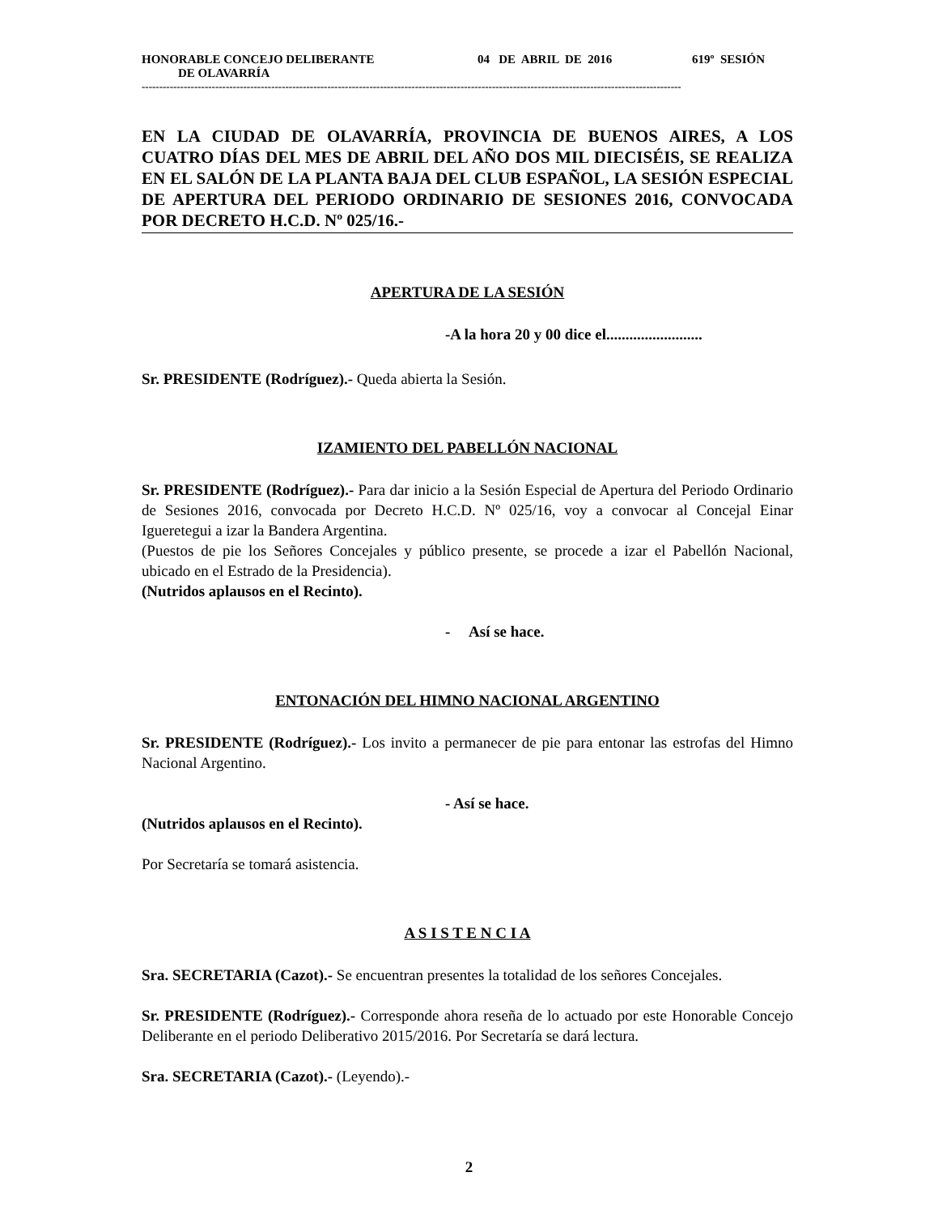HONORABLE CONCEJO DELIBERANTE DE OLAVARRÍA
04 DE ABRIL DE 2016
619º SESIÓN
----------------------------------------------------------------------------------------------------------------------------------------------------------
EN LA CIUDAD DE OLAVARRÍA, PROVINCIA DE BUENOS AIRES, A LOS CUATRO DÍAS DEL MES DE ABRIL DEL AÑO DOS MIL DIECISÉIS, SE REALIZA EN EL SALÓN DE LA PLANTA BAJA DEL CLUB ESPAÑOL, LA SESIÓN ESPECIAL DE APERTURA DEL PERIODO ORDINARIO DE SESIONES 2016, CONVOCADA POR DECRETO H.C.D. Nº 025/16.-
APERTURA DE LA SESIÓN
-A la hora 20 y 00 dice el.........................
Sr. PRESIDENTE (Rodríguez).- Queda abierta la Sesión.
IZAMIENTO DEL PABELLÓN NACIONAL
Sr. PRESIDENTE (Rodríguez).- Para dar inicio a la Sesión Especial de Apertura del Periodo Ordinario de Sesiones 2016, convocada por Decreto H.C.D. Nº 025/16, voy a convocar al Concejal Einar Igueretegui a izar la Bandera Argentina.
(Puestos de pie los Señores Concejales y público presente, se procede a izar el Pabellón Nacional, ubicado en el Estrado de la Presidencia).
(Nutridos aplausos en el Recinto).
- Así se hace.
ENTONACIÓN DEL HIMNO NACIONAL ARGENTINO
Sr. PRESIDENTE (Rodríguez).- Los invito a permanecer de pie para entonar las estrofas del Himno Nacional Argentino.
- Así se hace.
(Nutridos aplausos en el Recinto).
Por Secretaría se tomará asistencia.
A S I S T E N C I A
Sra. SECRETARIA (Cazot).- Se encuentran presentes la totalidad de los señores Concejales.
Sr. PRESIDENTE (Rodríguez).- Corresponde ahora reseña de lo actuado por este Honorable Concejo Deliberante en el periodo Deliberativo 2015/2016. Por Secretaría se dará lectura.
Sra. SECRETARIA (Cazot).- (Leyendo).-
2